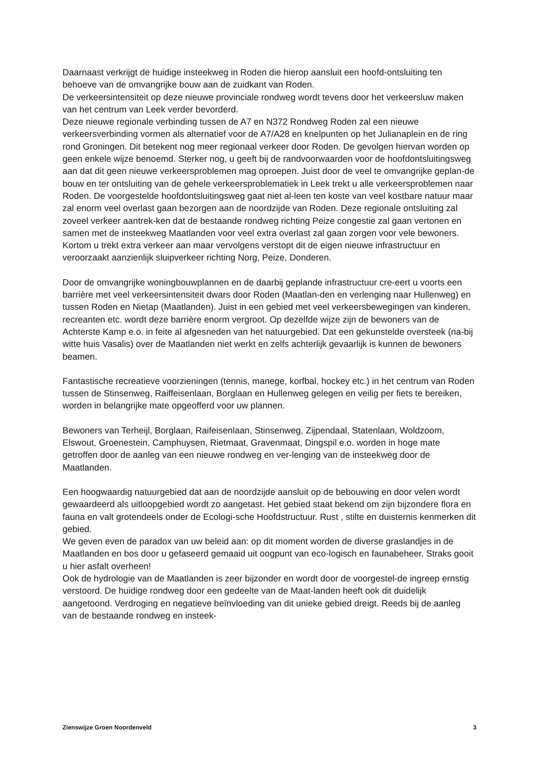Daarnaast verkrijgt de huidige insteekweg in Roden die hierop aansluit een hoofd-ontsluiting ten behoeve van de omvangrijke bouw aan de zuidkant van Roden.
De verkeersintensiteit op deze nieuwe provinciale rondweg wordt tevens door het verkeersluw maken van het centrum van Leek verder bevorderd.
Deze nieuwe regionale verbinding tussen de A7 en N372 Rondweg Roden zal een nieuwe verkeersverbinding vormen als alternatief voor de A7/A28 en knelpunten op het Julianaplein en de ring rond Groningen. Dit betekent nog meer regionaal verkeer door Roden. De gevolgen hiervan worden op geen enkele wijze benoemd. Sterker nog, u geeft bij de randvoorwaarden voor de hoofdontsluitingsweg aan dat dit geen nieuwe verkeersproblemen mag oproepen. Juist door de veel te omvangrijke geplan-de bouw en ter ontsluiting van de gehele verkeersproblematiek in Leek trekt u alle verkeersproblemen naar Roden. De voorgestelde hoofdontsluitingsweg gaat niet al-leen ten koste van veel kostbare natuur maar zal enorm veel overlast gaan bezorgen aan de noordzijde van Roden. Deze regionale ontsluiting zal zoveel verkeer aantrek-ken dat de bestaande rondweg richting Peize congestie zal gaan vertonen en samen met de insteekweg Maatlanden voor veel extra overlast zal gaan zorgen voor vele bewoners. Kortom u trekt extra verkeer aan maar vervolgens verstopt dit de eigen nieuwe infrastructuur en veroorzaakt aanzienlijk sluipverkeer richting Norg, Peize, Donderen.
Door de omvangrijke woningbouwplannen en de daarbij geplande infrastructuur cre-eert u voorts een barrière met veel verkeersintensiteit dwars door Roden (Maatlan-den en verlenging naar Hullenweg) en tussen Roden en Nietap (Maatlanden). Juist in een gebied met veel verkeersbewegingen van kinderen, recreanten etc. wordt deze barrière enorm vergroot. Op dezelfde wijze zijn de bewoners van de Achterste Kamp e.o. in feite al afgesneden van het natuurgebied. Dat een gekunstelde oversteek (na-bij witte huis Vasalis) over de Maatlanden niet werkt en zelfs achterlijk gevaarlijk is kunnen de bewoners beamen.
Fantastische recreatieve voorzieningen (tennis, manege, korfbal, hockey etc.) in het centrum van Roden tussen de Stinsenweg, Raiffeisenlaan, Borglaan en Hullenweg gelegen en veilig per fiets te bereiken, worden in belangrijke mate opgeofferd voor uw plannen.
Bewoners van Terheijl, Borglaan, Raifeisenlaan, Stinsenweg, Zijpendaal, Statenlaan, Woldzoom, Elswout, Groenestein, Camphuysen, Rietmaat, Gravenmaat, Dingspil e.o. worden in hoge mate getroffen door de aanleg van een nieuwe rondweg en ver-lenging van de insteekweg door de Maatlanden.
Een hoogwaardig natuurgebied dat aan de noordzijde aansluit op de bebouwing en door velen wordt gewaardeerd als uitloopgebied wordt zo aangetast. Het gebied staat bekend om zijn bijzondere flora en fauna en valt grotendeels onder de Ecologi-sche Hoofdstructuur. Rust , stilte en duisternis kenmerken dit gebied.
We geven even de paradox van uw beleid aan: op dit moment worden de diverse graslandjes in de Maatlanden en bos door u gefaseerd gemaaid uit oogpunt van eco-logisch en faunabeheer. Straks gooit u hier asfalt overheen!
Ook de hydrologie van de Maatlanden is zeer bijzonder en wordt door de voorgestel-de ingreep ernstig verstoord. De huidige rondweg door een gedeelte van de Maat-landen heeft ook dit duidelijk aangetoond. Verdroging en negatieve beïnvloeding van dit unieke gebied dreigt. Reeds bij de aanleg van de bestaande rondweg en insteek-
Zienswijze Groen Noordenveld 3